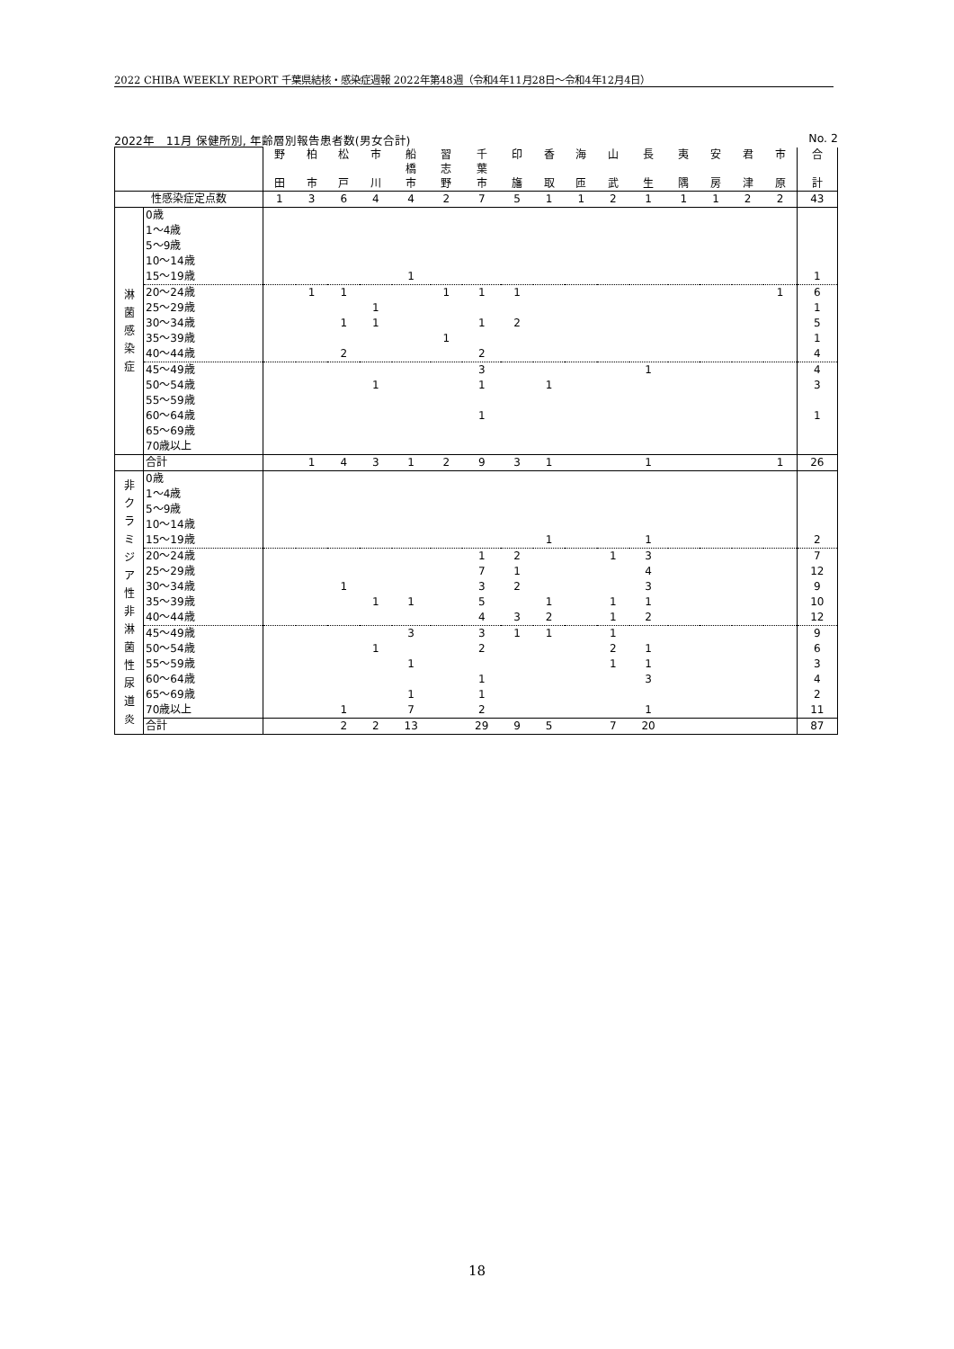2022 CHIBA WEEKLY REPORT 千葉県結核・感染症週報 2022年第48週（令和4年11月28日～令和4年12月4日）
2022年　11月 保健所別, 年齢層別報告患者数(男女合計) No. 2
| | | 野 田 | 柏 市 | 松 戸 | 市 川 | 船 橋 市 | 習 志 野 | 千 葉 市 | 印 旛 | 香 取 | 海 匝 | 山 武 | 長 生 | 夷 隅 | 安 房 | 君 津 | 市 原 | 合 計 |
| --- | --- | --- | --- | --- | --- | --- | --- | --- | --- | --- | --- | --- | --- | --- | --- | --- | --- | --- |
| 性感染症定点数 | | 1 | 3 | 6 | 4 | 4 | 2 | 7 | 5 | 1 | 1 | 2 | 1 | 1 | 1 | 2 | 2 | 43 |
| 淋 菌 感 染 症 | 0歳 | | | | | | | | | | | | | | | | | |
| | 1～4歳 | | | | | | | | | | | | | | | | | |
| | 5～9歳 | | | | | | | | | | | | | | | | | |
| | 10～14歳 | | | | | | | | | | | | | | | | | |
| | 15～19歳 | | | | | 1 | | | | | | | | | | | | 1 |
| | 20～24歳 | | 1 | 1 | | | 1 | 1 | 1 | | | | | | | | 1 | 6 |
| | 25～29歳 | | | | 1 | | | | | | | | | | | | | 1 |
| | 30～34歳 | | | 1 | 1 | | | 1 | 2 | | | | | | | | | 5 |
| | 35～39歳 | | | | | | 1 | | | | | | | | | | | 1 |
| | 40～44歳 | | | 2 | | | | 2 | | | | | | | | | | 4 |
| | 45～49歳 | | | | | | | 3 | | | | | 1 | | | | | 4 |
| | 50～54歳 | | | | 1 | | | 1 | | 1 | | | | | | | | 3 |
| | 55～59歳 | | | | | | | | | | | | | | | | | |
| | 60～64歳 | | | | | | | 1 | | | | | | | | | | 1 |
| | 65～69歳 | | | | | | | | | | | | | | | | | |
| | 70歳以上 | | | | | | | | | | | | | | | | | |
| | 合計 | | 1 | 4 | 3 | 1 | 2 | 9 | 3 | 1 | | | 1 | | | | 1 | 26 |
| 非 ク ラ ミ ジ ア 性 非 淋 菌 性 尿 道 炎 | 0歳 | | | | | | | | | | | | | | | | | |
| | 1～4歳 | | | | | | | | | | | | | | | | | |
| | 5～9歳 | | | | | | | | | | | | | | | | | |
| | 10～14歳 | | | | | | | | | | | | | | | | | |
| | 15～19歳 | | | | | | | | | 1 | | | 1 | | | | | 2 |
| | 20～24歳 | | | | | | | 1 | 2 | | | 1 | 3 | | | | | 7 |
| | 25～29歳 | | | | | | | 7 | 1 | | | | 4 | | | | | 12 |
| | 30～34歳 | | | 1 | | | | 3 | 2 | | | | 3 | | | | | 9 |
| | 35～39歳 | | | | 1 | 1 | | 5 | | 1 | | 1 | 1 | | | | | 10 |
| | 40～44歳 | | | | | | | 4 | 3 | 2 | | 1 | 2 | | | | | 12 |
| | 45～49歳 | | | | | 3 | | 3 | 1 | 1 | | 1 | | | | | | 9 |
| | 50～54歳 | | | | 1 | | | 2 | | | | 2 | 1 | | | | | 6 |
| | 55～59歳 | | | | | 1 | | | | | | 1 | 1 | | | | | 3 |
| | 60～64歳 | | | | | | | 1 | | | | | 3 | | | | | 4 |
| | 65～69歳 | | | | | 1 | | 1 | | | | | | | | | | 2 |
| | 70歳以上 | | | 1 | | 7 | | 2 | | | | | 1 | | | | | 11 |
| | 合計 | | | 2 | 2 | 13 | | 29 | 9 | 5 | | 7 | 20 | | | | | 87 |
18